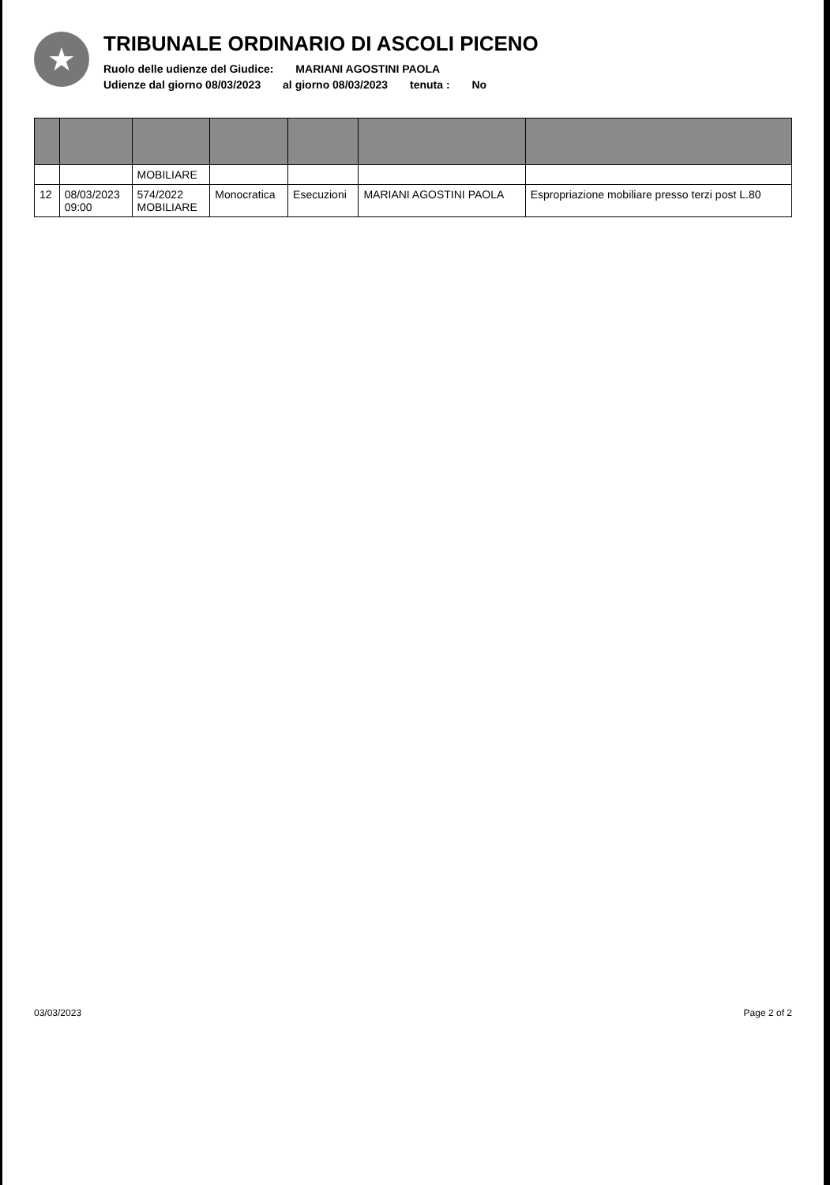★
TRIBUNALE ORDINARIO DI ASCOLI PICENO
Ruolo delle udienze del Giudice: MARIANI AGOSTINI PAOLA
Udienze dal giorno 08/03/2023 al giorno 08/03/2023 tenuta : No
| | | MOBILIARE | | | | |
| 12 | 08/03/2023 09:00 | 574/2022 MOBILIARE | Monocratica | Esecuzioni | MARIANI AGOSTINI PAOLA | Espropriazione mobiliare presso terzi post L.80 |
03/03/2023 Page 2 of 2